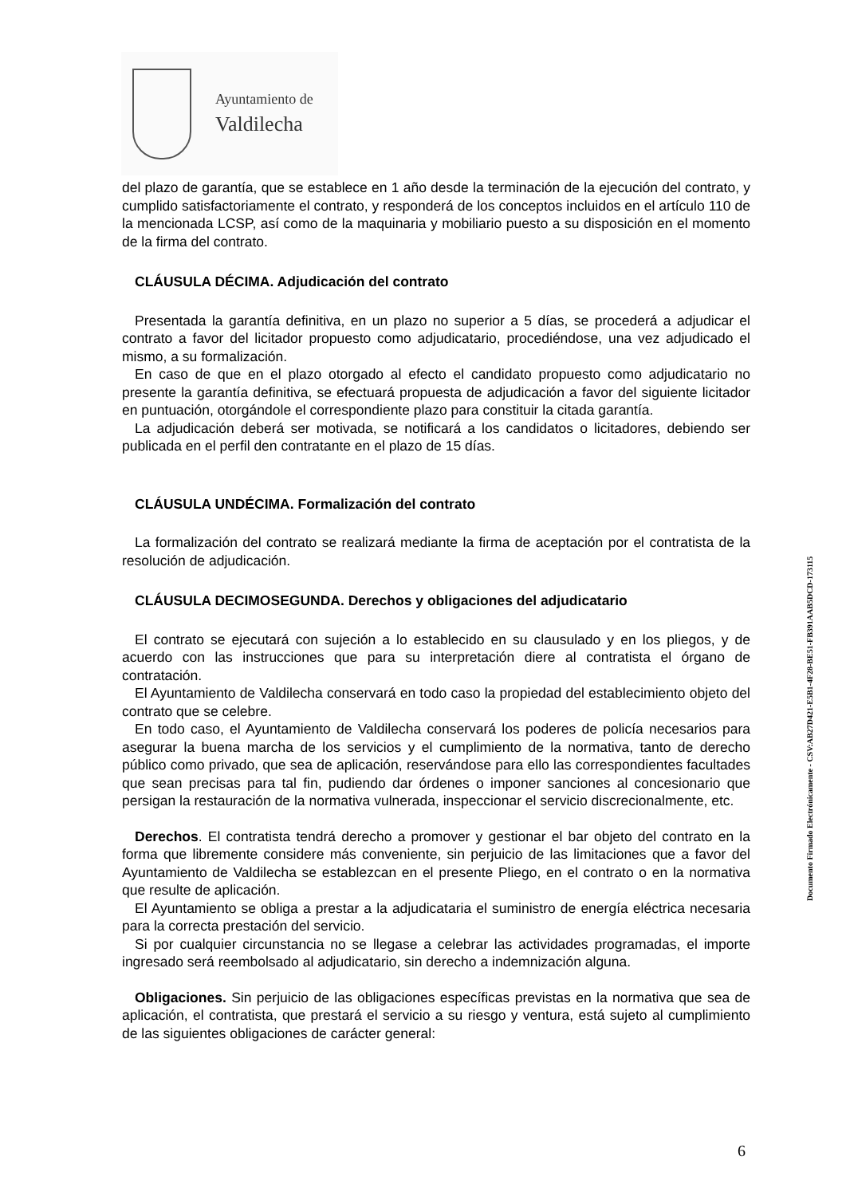Ayuntamiento de
Valdilecha
del plazo de garantía, que se establece en 1 año desde la terminación de la ejecución del contrato, y cumplido satisfactoriamente el contrato, y responderá de los conceptos incluidos en el artículo 110 de la mencionada LCSP, así como de la maquinaria y mobiliario puesto a su disposición en el momento de la firma del contrato.
CLÁUSULA DÉCIMA. Adjudicación del contrato
Presentada la garantía definitiva, en un plazo no superior a 5 días, se procederá a adjudicar el contrato a favor del licitador propuesto como adjudicatario, procediéndose, una vez adjudicado el mismo, a su formalización.
En caso de que en el plazo otorgado al efecto el candidato propuesto como adjudicatario no presente la garantía definitiva, se efectuará propuesta de adjudicación a favor del siguiente licitador en puntuación, otorgándole el correspondiente plazo para constituir la citada garantía.
La adjudicación deberá ser motivada, se notificará a los candidatos o licitadores, debiendo ser publicada en el perfil den contratante en el plazo de 15 días.
CLÁUSULA UNDÉCIMA. Formalización del contrato
La formalización del contrato se realizará mediante la firma de aceptación por el contratista de la resolución de adjudicación.
CLÁUSULA DECIMOSEGUNDA. Derechos y obligaciones del adjudicatario
El contrato se ejecutará con sujeción a lo establecido en su clausulado y en los pliegos, y de acuerdo con las instrucciones que para su interpretación diere al contratista el órgano de contratación.
El Ayuntamiento de Valdilecha conservará en todo caso la propiedad del establecimiento objeto del contrato que se celebre.
En todo caso, el Ayuntamiento de Valdilecha conservará los poderes de policía necesarios para asegurar la buena marcha de los servicios y el cumplimiento de la normativa, tanto de derecho público como privado, que sea de aplicación, reservándose para ello las correspondientes facultades que sean precisas para tal fin, pudiendo dar órdenes o imponer sanciones al concesionario que persigan la restauración de la normativa vulnerada, inspeccionar el servicio discrecionalmente, etc.
Derechos. El contratista tendrá derecho a promover y gestionar el bar objeto del contrato en la forma que libremente considere más conveniente, sin perjuicio de las limitaciones que a favor del Ayuntamiento de Valdilecha se establezcan en el presente Pliego, en el contrato o en la normativa que resulte de aplicación.
El Ayuntamiento se obliga a prestar a la adjudicataria el suministro de energía eléctrica necesaria para la correcta prestación del servicio.
Si por cualquier circunstancia no se llegase a celebrar las actividades programadas, el importe ingresado será reembolsado al adjudicatario, sin derecho a indemnización alguna.
Obligaciones. Sin perjuicio de las obligaciones específicas previstas en la normativa que sea de aplicación, el contratista, que prestará el servicio a su riesgo y ventura, está sujeto al cumplimiento de las siguientes obligaciones de carácter general:
Documento Firmado Electrónicamente - CSV:AB27D421-E5B1-4F28-BE51-FB391AAB5DCD-173115
6